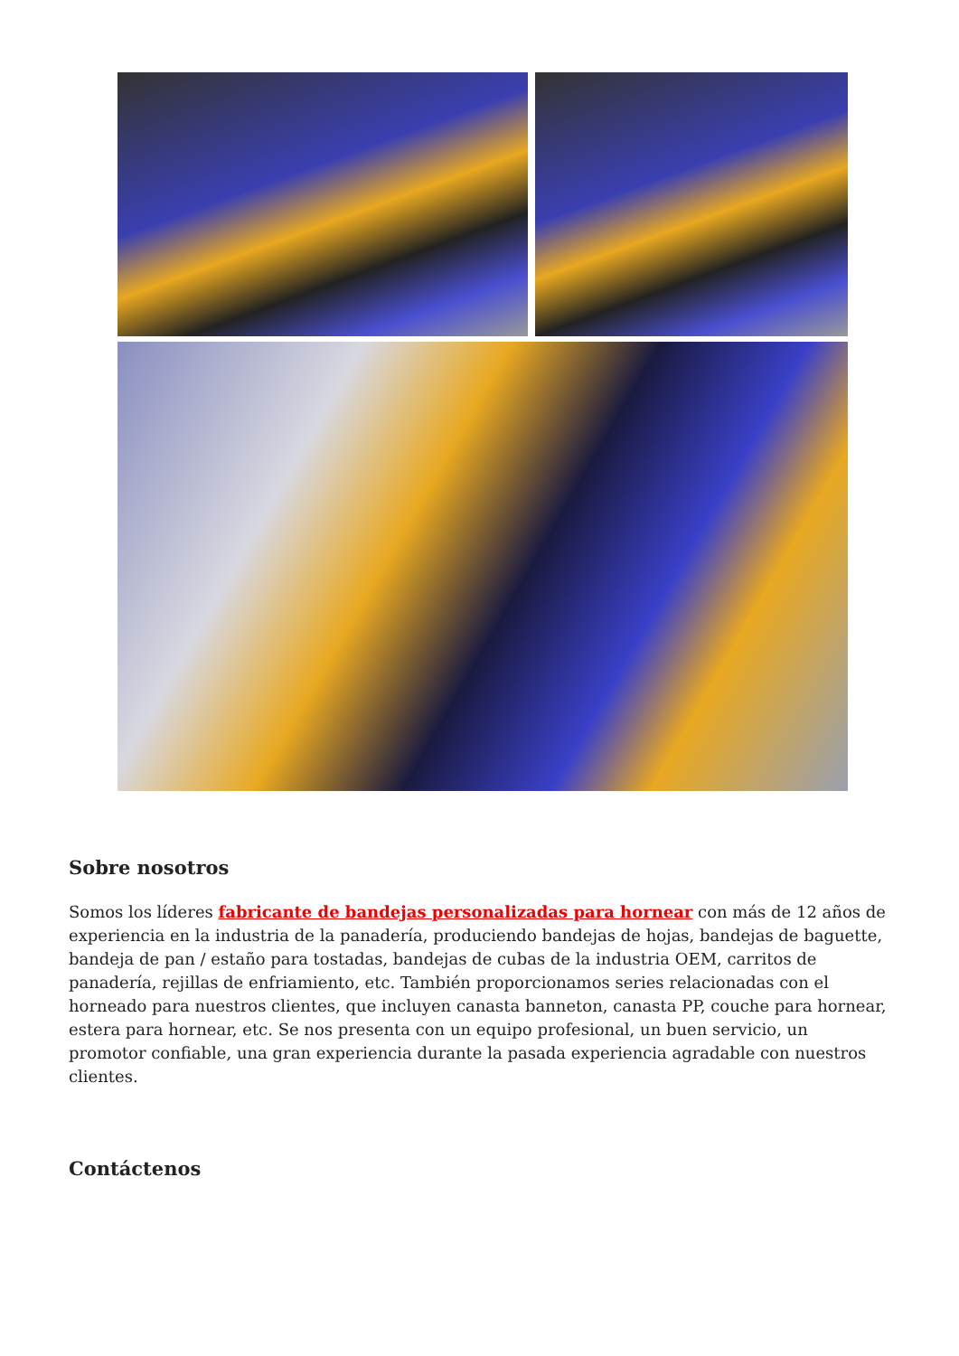Sobre nosotros
Somos los líderes fabricante de bandejas personalizadas para hornear con más de 12 años de experiencia en la industria de la panadería, produciendo bandejas de hojas, bandejas de baguette, bandeja de pan / estaño para tostadas, bandejas de cubas de la industria OEM, carritos de panadería, rejillas de enfriamiento, etc. También proporcionamos series relacionadas con el horneado para nuestros clientes, que incluyen canasta banneton, canasta PP, couche para hornear, estera para hornear, etc. Se nos presenta con un equipo profesional, un buen servicio, un promotor confiable, una gran experiencia durante la pasada experiencia agradable con nuestros clientes.
Contáctenos